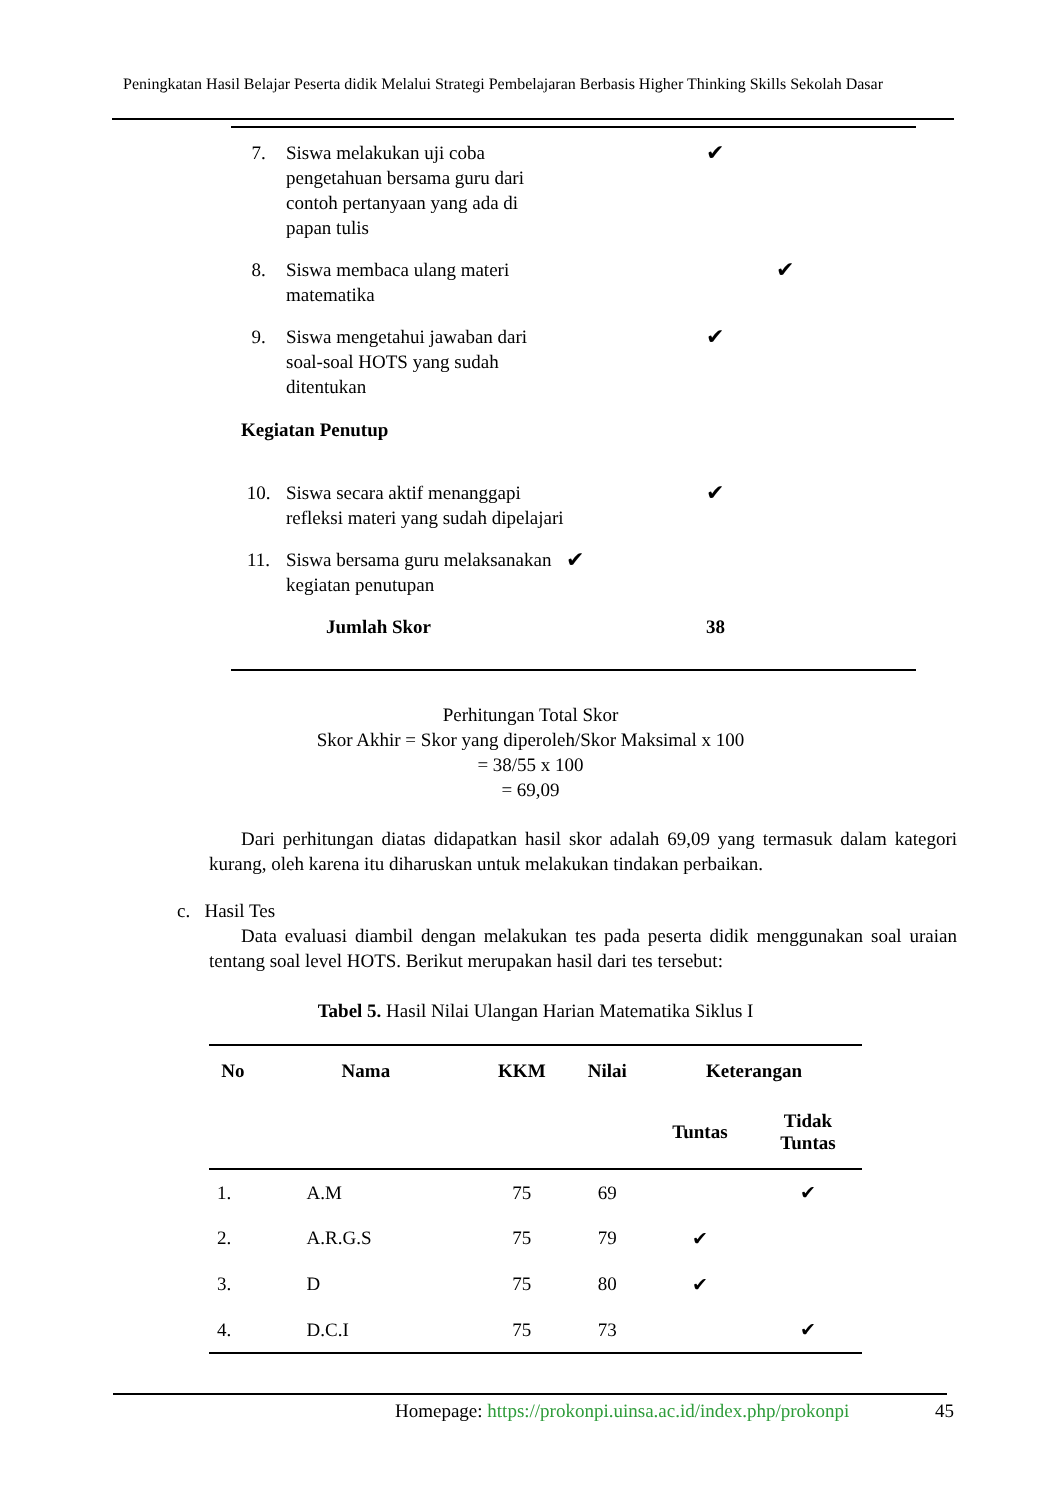Peningkatan Hasil Belajar Peserta didik Melalui Strategi Pembelajaran Berbasis Higher Thinking Skills Sekolah Dasar
| 7. | Siswa melakukan uji coba pengetahuan bersama guru dari contoh pertanyaan yang ada di papan tulis | | | ✔ | | |
| 8. | Siswa membaca ulang materi matematika | | | | ✔ | |
| 9. | Siswa mengetahui jawaban dari soal-soal HOTS yang sudah ditentukan | | | ✔ | | |
| Kegiatan Penutup | | | | | | |
| 10. | Siswa secara aktif menanggapi refleksi materi yang sudah dipelajari | | | ✔ | | |
| 11. | Siswa bersama guru melaksanakan kegiatan penutupan | ✔ | | | | |
| | Jumlah Skor | | | 38 | | |
Perhitungan Total Skor
Skor Akhir = Skor yang diperoleh/Skor Maksimal x 100
= 38/55 x 100
= 69,09
Dari perhitungan diatas didapatkan hasil skor adalah 69,09 yang termasuk dalam kategori kurang, oleh karena itu diharuskan untuk melakukan tindakan perbaikan.
c. Hasil Tes
Data evaluasi diambil dengan melakukan tes pada peserta didik menggunakan soal uraian tentang soal level HOTS. Berikut merupakan hasil dari tes tersebut:
Tabel 5. Hasil Nilai Ulangan Harian Matematika Siklus I
| No | Nama | KKM | Nilai | Keterangan | |
| --- | --- | --- | --- | --- | --- |
| | | | | Tuntas | Tidak Tuntas |
| 1. | A.M | 75 | 69 | | ✔ |
| 2. | A.R.G.S | 75 | 79 | ✔ | |
| 3. | D | 75 | 80 | ✔ | |
| 4. | D.C.I | 75 | 73 | | ✔ |
Homepage: https://prokonpi.uinsa.ac.id/index.php/prokonpi
45